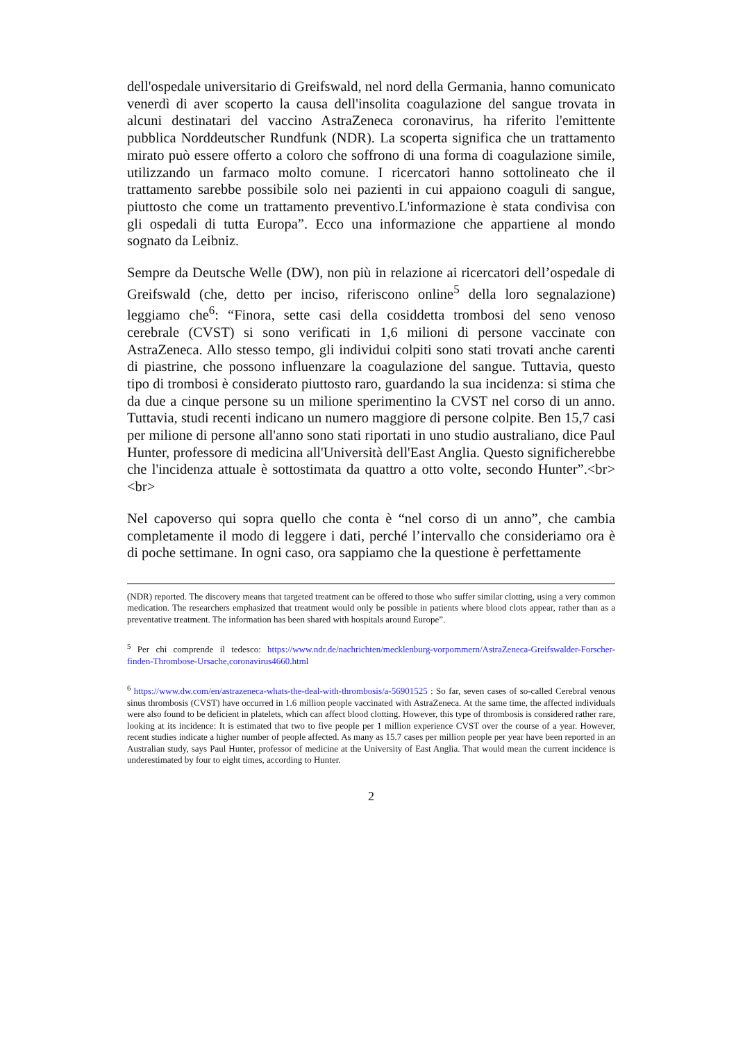dell'ospedale universitario di Greifswald, nel nord della Germania, hanno comunicato venerdì di aver scoperto la causa dell'insolita coagulazione del sangue trovata in alcuni destinatari del vaccino AstraZeneca coronavirus, ha riferito l'emittente pubblica Norddeutscher Rundfunk (NDR). La scoperta significa che un trattamento mirato può essere offerto a coloro che soffrono di una forma di coagulazione simile, utilizzando un farmaco molto comune. I ricercatori hanno sottolineato che il trattamento sarebbe possibile solo nei pazienti in cui appaiono coaguli di sangue, piuttosto che come un trattamento preventivo.L'informazione è stata condivisa con gli ospedali di tutta Europa”. Ecco una informazione che appartiene al mondo sognato da Leibniz.
Sempre da Deutsche Welle (DW), non più in relazione ai ricercatori dell’ospedale di Greifswald (che, detto per inciso, riferiscono online<sup>5</sup> della loro segnalazione) leggiamo che<sup>6</sup>: “Finora, sette casi della cosiddetta trombosi del seno venoso cerebrale (CVST) si sono verificati in 1,6 milioni di persone vaccinate con AstraZeneca. Allo stesso tempo, gli individui colpiti sono stati trovati anche carenti di piastrine, che possono influenzare la coagulazione del sangue. Tuttavia, questo tipo di trombosi è considerato piuttosto raro, guardando la sua incidenza: si stima che da due a cinque persone su un milione sperimentino la CVST nel corso di un anno. Tuttavia, studi recenti indicano un numero maggiore di persone colpite. Ben 15,7 casi per milione di persone all'anno sono stati riportati in uno studio australiano, dice Paul Hunter, professore di medicina all'Università dell'East Anglia. Questo significherebbe che l'incidenza attuale è sottostimata da quattro a otto volte, secondo Hunter”.<br><br>
Nel capoverso qui sopra quello che conta è “nel corso di un anno”, che cambia completamente il modo di leggere i dati, perché l’intervallo che consideriamo ora è di poche settimane. In ogni caso, ora sappiamo che la questione è perfettamente
(NDR) reported. The discovery means that targeted treatment can be offered to those who suffer similar clotting, using a very common medication. The researchers emphasized that treatment would only be possible in patients where blood clots appear, rather than as a preventative treatment. The information has been shared with hospitals around Europe”.
<sup>5</sup> Per chi comprende il tedesco: https://www.ndr.de/nachrichten/mecklenburg-vorpommern/AstraZeneca-Greifswalder-Forscher-finden-Thrombose-Ursache,coronavirus4660.html
<sup>6</sup> https://www.dw.com/en/astrazeneca-whats-the-deal-with-thrombosis/a-56901525 : So far, seven cases of so-called Cerebral venous sinus thrombosis (CVST) have occurred in 1.6 million people vaccinated with AstraZeneca. At the same time, the affected individuals were also found to be deficient in platelets, which can affect blood clotting. However, this type of thrombosis is considered rather rare, looking at its incidence: It is estimated that two to five people per 1 million experience CVST over the course of a year. However, recent studies indicate a higher number of people affected. As many as 15.7 cases per million people per year have been reported in an Australian study, says Paul Hunter, professor of medicine at the University of East Anglia. That would mean the current incidence is underestimated by four to eight times, according to Hunter.
2